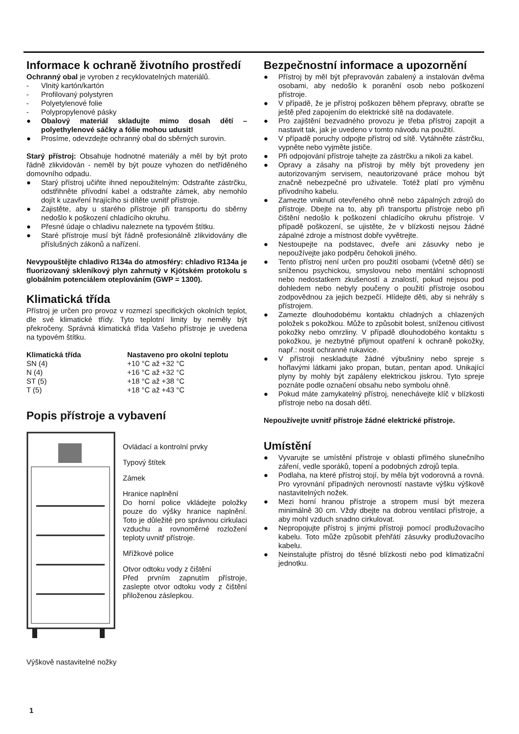Informace k ochraně životního prostředí
Ochranný obal je vyroben z recyklovatelných materiálů.
- Vlnitý kartón/kartón
- Profilovaný polystyren
- Polyetylenové folie
- Polypropylenové pásky
● Obalový materiál skladujte mimo dosah dětí – polyethylenové sáčky a fólie mohou udusit!
● Prosíme, odevzdejte ochranný obal do sběrných surovin.
Starý přístroj: Obsahuje hodnotné materiály a měl by být proto řádně zlikvidován - neměl by být pouze vyhozen do netříděného domovního odpadu.
● Starý přístroj učiňte ihned nepoužitelným: Odstraňte zástrčku, odstřihněte přívodní kabel a odstraňte zámek, aby nemohlo dojít k uzavření hrajícího si dítěte uvnitř přístroje.
● Zajistěte, aby u starého přístroje při transportu do sběrny nedošlo k poškození chladícího okruhu.
● Přesné údaje o chladivu naleznete na typovém štítku.
● Staré přístroje musí být řádně profesionálně zlikvidovány dle příslušných zákonů a nařízení.
Nevypouštějte chladivo R134a do atmosféry: chladivo R134a je fluorizovaný skleníkový plyn zahrnutý v Kjótském protokolu s globálním potenciálem oteplováním (GWP = 1300).
Klimatická třída
Přístroj je určen pro provoz v rozmezí specifických okolních teplot, dle své klimatické třídy. Tyto teplotní limity by neměly být překročeny. Správná klimatická třída Vašeho přístroje je uvedena na typovém štítku.
| Klimatická třída | Nastaveno pro okolní teplotu |
| --- | --- |
| SN (4) | +10 °C až +32 °C |
| N (4) | +16 °C až +32 °C |
| ST (5) | +18 °C až +38 °C |
| T (5) | +18 °C až +43 °C |
Popis přístroje a vybavení
Ovládací a kontrolní prvky
Typový štítek
Zámek
Hranice naplnění
Do horní police vkládejte položky pouze do výšky hranice naplnění. Toto je důležité pro správnou cirkulaci vzduchu a rovnoměrné rozložení teploty uvnitř přístroje.
Mřížkové police
Otvor odtoku vody z čištění
Před prvním zapnutím přístroje, zaslepte otvor odtoku vody z čištění přiloženou záslepkou.
Výškově nastavitelné nožky
Bezpečnostní informace a upozornění
● Přístroj by měl být přepravován zabalený a instalován dvěma osobami, aby nedošlo k poranění osob nebo poškození přístroje.
● V případě, že je přístroj poškozen během přepravy, obraťte se ještě před zapojením do elektrické sítě na dodavatele.
● Pro zajištění bezvadného provozu je třeba přístroj zapojit a nastavit tak, jak je uvedeno v tomto návodu na použití.
● V případě poruchy odpojte přístroj od sítě. Vytáhněte zástrčku, vypněte nebo vyjměte jističe.
● Při odpojování přístroje tahejte za zástrčku a nikoli za kabel.
● Opravy a zásahy na přístroji by měly být provedeny jen autorizovaným servisem, neautorizované práce mohou být značně nebezpečné pro uživatele. Totéž platí pro výměnu přívodního kabelu.
● Zamezte vniknutí otevřeného ohně nebo zápalných zdrojů do přístroje. Dbejte na to, aby při transportu přístroje nebo při čištění nedošlo k poškození chladícího okruhu přístroje. V případě poškození, se ujistěte, že v blízkosti nejsou žádné zápalné zdroje a místnost dobře vyvětrejte.
● Nestoupejte na podstavec, dveře ani zásuvky nebo je nepoužívejte jako podpěru čehokoli jiného.
● Tento přístroj není určen pro použití osobami (včetně dětí) se sníženou psychickou, smyslovou nebo mentální schopností nebo nedostatkem zkušeností a znalostí, pokud nejsou pod dohledem nebo nebyly poučeny o použití přístroje osobou zodpovědnou za jejich bezpečí. Hlídejte děti, aby si nehrály s přístrojem.
● Zamezte dlouhodobému kontaktu chladných a chlazených položek s pokožkou. Může to způsobit bolest, sníženou citlivost pokožky nebo omrzliny. V případě dlouhodobého kontaktu s pokožkou, je nezbytné přijmout opatření k ochraně pokožky, např.: nosit ochranné rukavice.
● V přístroji neskladujte žádné výbušniny nebo spreje s hořlavými látkami jako propan, butan, pentan apod. Unikající plyny by mohly být zapáleny elektrickou jiskrou. Tyto spreje poznáte podle označení obsahu nebo symbolu ohně.
● Pokud máte zamykatelný přístroj, nenechávejte klíč v blízkosti přístroje nebo na dosah dětí.
Nepoužívejte uvnitř přístroje žádné elektrické přístroje.
Umístění
● Vyvarujte se umístění přístroje v oblasti přímého slunečního záření, vedle sporáků, topení a podobných zdrojů tepla.
● Podlaha, na které přístroj stojí, by měla být vodorovná a rovná. Pro vyrovnání případných nerovností nastavte výšku výškově nastavitelných nožek.
● Mezi horní hranou přístroje a stropem musí být mezera minimálně 30 cm. Vždy dbejte na dobrou ventilaci přístroje, a aby mohl vzduch snadno cirkulovat.
● Nepropojujte přístroj s jinými přístroji pomocí prodlužovacího kabelu. Toto může způsobit přehřátí zásuvky prodlužovacího kabelu.
● Neinstalujte přístroj do těsné blízkosti nebo pod klimatizační jednotku.
1